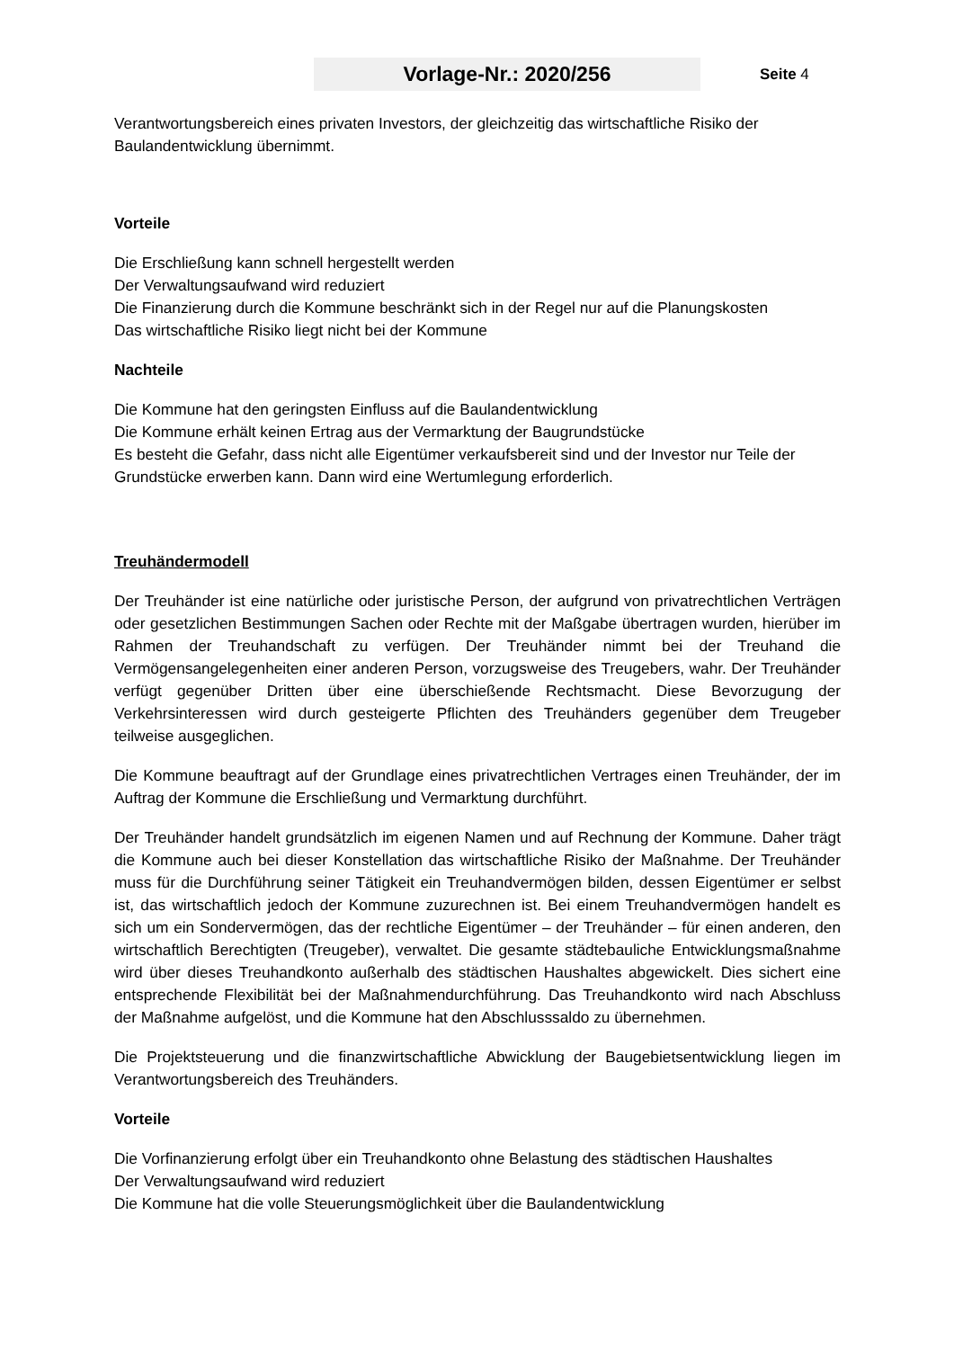Vorlage-Nr.: 2020/256
Seite 4
Verantwortungsbereich eines privaten Investors, der gleichzeitig das wirtschaftliche Risiko der Baulandentwicklung übernimmt.
Vorteile
Die Erschließung kann schnell hergestellt werden
Der Verwaltungsaufwand wird reduziert
Die Finanzierung durch die Kommune beschränkt sich in der Regel nur auf die Planungskosten
Das wirtschaftliche Risiko liegt nicht bei der Kommune
Nachteile
Die Kommune hat den geringsten Einfluss auf die Baulandentwicklung
Die Kommune erhält keinen Ertrag aus der Vermarktung der Baugrundstücke
Es besteht die Gefahr, dass nicht alle Eigentümer verkaufsbereit sind und der Investor nur Teile der Grundstücke erwerben kann. Dann wird eine Wertumlegung erforderlich.
Treuhändermodell
Der Treuhänder ist eine natürliche oder juristische Person, der aufgrund von privatrechtlichen Verträgen oder gesetzlichen Bestimmungen Sachen oder Rechte mit der Maßgabe übertragen wurden, hierüber im Rahmen der Treuhandschaft zu verfügen. Der Treuhänder nimmt bei der Treuhand die Vermögensangelegenheiten einer anderen Person, vorzugsweise des Treugebers, wahr. Der Treuhänder verfügt gegenüber Dritten über eine überschießende Rechtsmacht. Diese Bevorzugung der Verkehrsinteressen wird durch gesteigerte Pflichten des Treuhänders gegenüber dem Treugeber teilweise ausgeglichen.
Die Kommune beauftragt auf der Grundlage eines privatrechtlichen Vertrages einen Treuhänder, der im Auftrag der Kommune die Erschließung und Vermarktung durchführt.
Der Treuhänder handelt grundsätzlich im eigenen Namen und auf Rechnung der Kommune. Daher trägt die Kommune auch bei dieser Konstellation das wirtschaftliche Risiko der Maßnahme. Der Treuhänder muss für die Durchführung seiner Tätigkeit ein Treuhandvermögen bilden, dessen Eigentümer er selbst ist, das wirtschaftlich jedoch der Kommune zuzurechnen ist. Bei einem Treuhandvermögen handelt es sich um ein Sondervermögen, das der rechtliche Eigentümer – der Treuhänder – für einen anderen, den wirtschaftlich Berechtigten (Treugeber), verwaltet. Die gesamte städtebauliche Entwicklungsmaßnahme wird über dieses Treuhandkonto außerhalb des städtischen Haushaltes abgewickelt. Dies sichert eine entsprechende Flexibilität bei der Maßnahmendurchführung. Das Treuhandkonto wird nach Abschluss der Maßnahme aufgelöst, und die Kommune hat den Abschlusssaldo zu übernehmen.
Die Projektsteuerung und die finanzwirtschaftliche Abwicklung der Baugebietsentwicklung liegen im Verantwortungsbereich des Treuhänders.
Vorteile
Die Vorfinanzierung erfolgt über ein Treuhandkonto ohne Belastung des städtischen Haushaltes
Der Verwaltungsaufwand wird reduziert
Die Kommune hat die volle Steuerungsmöglichkeit über die Baulandentwicklung